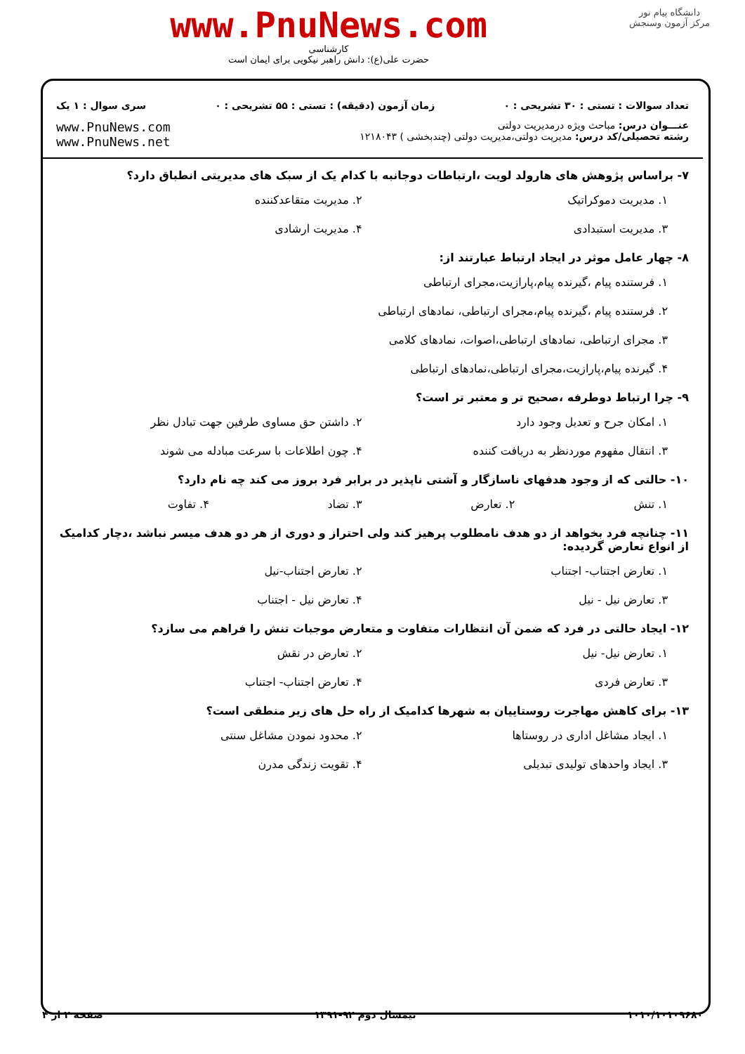دانشگاه پیام نور
مرکز آزمون وسنجش
www.PnuNews.com
کارشناسی
حضرت علی(ع): دانش راهبر نیکویی برای ایمان است
تعداد سوالات : تستی : ۳۰ تشریحی : ۰ زمان آزمون (دقیقه) : تستی : ۵۵ تشریحی : ۰ سری سوال : ۱ یک
عنـــوان درس: مباحث ویژه درمدیریت دولتی
رشته تحصیلی/کد درس: مدیریت دولتی،مدیریت دولتی (چندبخشی ) ۱۲۱۸۰۴۳
www.PnuNews.com
www.PnuNews.net
۷- براساس پژوهش های هارولد لویت ،ارتباطات دوجانبه با کدام یک از سبک های مدیریتی انطباق دارد؟
۱. مدیریت دموکراتیک ۲. مدیریت متقاعدکننده
۳. مدیریت استبدادی ۴. مدیریت ارشادی
۸- چهار عامل موثر در ایجاد ارتباط عبارتند از:
۱. فرستنده پیام ،گیرنده پیام،پارازیت،مجرای ارتباطی
۲. فرستنده پیام ،گیرنده پیام،مجرای ارتباطی، نمادهای ارتباطی
۳. مجرای ارتباطی، نمادهای ارتباطی،اصوات، نمادهای کلامی
۴. گیرنده پیام،پارازیت،مجرای ارتباطی،نمادهای ارتباطی
۹- چرا ارتباط دوطرفه ،صحیح تر و معتبر تر است؟
۱. امکان جرح و تعدیل وجود دارد ۲. داشتن حق مساوی طرفین جهت تبادل نظر
۳. انتقال مفهوم موردنظر به دریافت کننده ۴. چون اطلاعات با سرعت مبادله می شوند
۱۰- حالتی که از وجود هدفهای ناسازگار و آشتی ناپذیر در برابر فرد بروز می کند چه نام دارد؟
۱. تنش ۲. تعارض ۳. تضاد ۴. تفاوت
۱۱- چنانچه فرد بخواهد از دو هدف نامطلوب پرهیز کند ولی احتراز و دوری از هر دو هدف میسر نباشد ،دچار کدامیک از انواع تعارض گردیده:
۱. تعارض اجتناب- اجتناب ۲. تعارض اجتناب-نیل
۳. تعارض نیل - نیل ۴. تعارض نیل - اجتناب
۱۲- ایجاد حالتی در فرد که ضمن آن انتظارات متفاوت و متعارض موجبات تنش را فراهم می سازد؟
۱. تعارض نیل- نیل ۲. تعارض در نقش
۳. تعارض فردی ۴. تعارض اجتناب- اجتناب
۱۳- برای کاهش مهاجرت روستاییان به شهرها کدامیک از راه حل های زیر منطقی است؟
۱. ایجاد مشاغل اداری در روستاها ۲. محدود نمودن مشاغل سنتی
۳. ایجاد واحدهای تولیدی تبدیلی ۴. تقویت زندگی مدرن
۱۰۱۰/۱۰۱۰۹۶۸۰ نیمسال دوم ۹۲-۱۳۹۱ صفحه ۲ از ۴